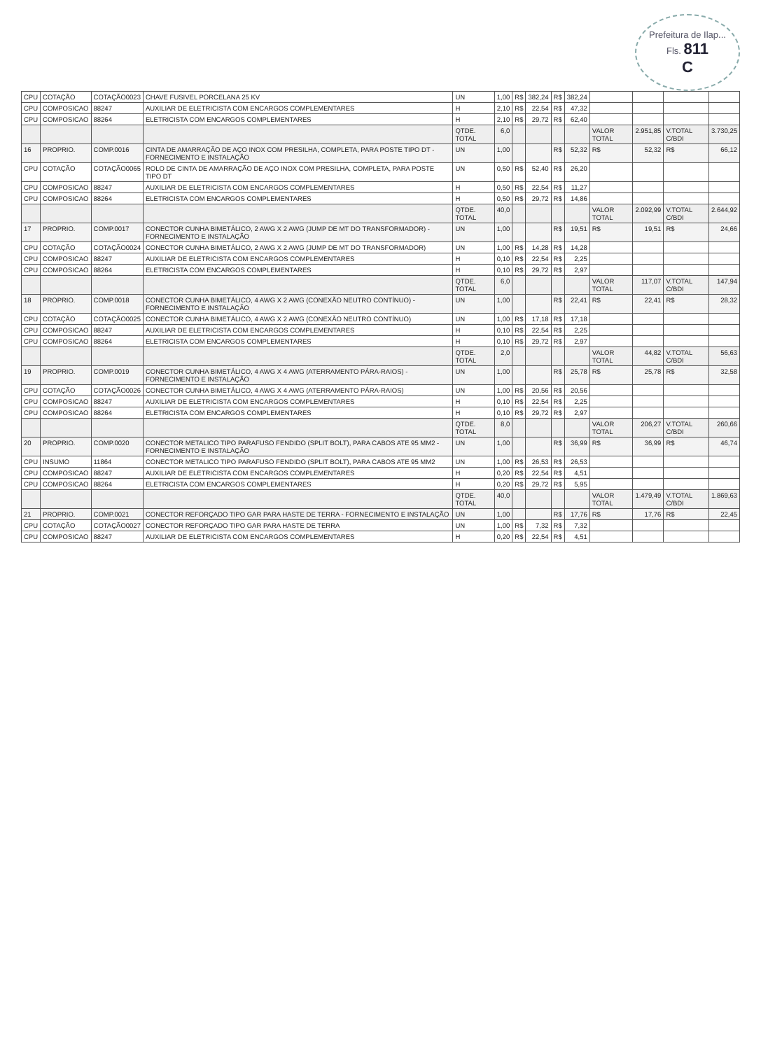Prefeitura de Ilap...
Fls. 811
C
| CPU | COTAÇÃO | COTAÇÃO0023 | CHAVE FUSIVEL PORCELANA 25 KV | UN | 1,00 | R$ | 382,24 | R$ | 382,24 | | | | |
| CPU | COMPOSICAO | 88247 | AUXILIAR DE ELETRICISTA COM ENCARGOS COMPLEMENTARES | H | 2,10 | R$ | 22,54 | R$ | 47,32 | | | | |
| CPU | COMPOSICAO | 88264 | ELETRICISTA COM ENCARGOS COMPLEMENTARES | H | 2,10 | R$ | 29,72 | R$ | 62,40 | | | | |
| | | | | QTDE. TOTAL | 6,0 | | | | | VALOR TOTAL | 2.951,85 | V.TOTAL C/BDI | 3.730,25 |
| 16 | PROPRIO. | COMP.0016 | CINTA DE AMARRAÇÃO DE AÇO INOX COM PRESILHA, COMPLETA, PARA POSTE TIPO DT - FORNECIMENTO E INSTALAÇÃO | UN | 1,00 | | | R$ | 52,32 | R$ | 52,32 | R$ | 66,12 |
| CPU | COTAÇÃO | COTAÇÃO0065 | ROLO DE CINTA DE AMARRAÇÃO DE AÇO INOX COM PRESILHA, COMPLETA, PARA POSTE TIPO DT | UN | 0,50 | R$ | 52,40 | R$ | 26,20 | | | | |
| CPU | COMPOSICAO | 88247 | AUXILIAR DE ELETRICISTA COM ENCARGOS COMPLEMENTARES | H | 0,50 | R$ | 22,54 | R$ | 11,27 | | | | |
| CPU | COMPOSICAO | 88264 | ELETRICISTA COM ENCARGOS COMPLEMENTARES | H | 0,50 | R$ | 29,72 | R$ | 14,86 | | | | |
| | | | | QTDE. TOTAL | 40,0 | | | | | VALOR TOTAL | 2.092,99 | V.TOTAL C/BDI | 2.644,92 |
| 17 | PROPRIO. | COMP.0017 | CONECTOR CUNHA BIMETÁLICO, 2 AWG X 2 AWG (JUMP DE MT DO TRANSFORMADOR) - FORNECIMENTO E INSTALAÇÃO | UN | 1,00 | | | R$ | 19,51 | R$ | 19,51 | R$ | 24,66 |
| CPU | COTAÇÃO | COTAÇÃO0024 | CONECTOR CUNHA BIMETÁLICO, 2 AWG X 2 AWG (JUMP DE MT DO TRANSFORMADOR) | UN | 1,00 | R$ | 14,28 | R$ | 14,28 | | | | |
| CPU | COMPOSICAO | 88247 | AUXILIAR DE ELETRICISTA COM ENCARGOS COMPLEMENTARES | H | 0,10 | R$ | 22,54 | R$ | 2,25 | | | | |
| CPU | COMPOSICAO | 88264 | ELETRICISTA COM ENCARGOS COMPLEMENTARES | H | 0,10 | R$ | 29,72 | R$ | 2,97 | | | | |
| | | | | QTDE. TOTAL | 6,0 | | | | | VALOR TOTAL | 117,07 | V.TOTAL C/BDI | 147,94 |
| 18 | PROPRIO. | COMP.0018 | CONECTOR CUNHA BIMETÁLICO, 4 AWG X 2 AWG (CONEXÃO NEUTRO CONTÍNUO) - FORNECIMENTO E INSTALAÇÃO | UN | 1,00 | | | R$ | 22,41 | R$ | 22,41 | R$ | 28,32 |
| CPU | COTAÇÃO | COTAÇÃO0025 | CONECTOR CUNHA BIMETÁLICO, 4 AWG X 2 AWG (CONEXÃO NEUTRO CONTÍNUO) | UN | 1,00 | R$ | 17,18 | R$ | 17,18 | | | | |
| CPU | COMPOSICAO | 88247 | AUXILIAR DE ELETRICISTA COM ENCARGOS COMPLEMENTARES | H | 0,10 | R$ | 22,54 | R$ | 2,25 | | | | |
| CPU | COMPOSICAO | 88264 | ELETRICISTA COM ENCARGOS COMPLEMENTARES | H | 0,10 | R$ | 29,72 | R$ | 2,97 | | | | |
| | | | | QTDE. TOTAL | 2,0 | | | | | VALOR TOTAL | 44,82 | V.TOTAL C/BDI | 56,63 |
| 19 | PROPRIO. | COMP.0019 | CONECTOR CUNHA BIMETÁLICO, 4 AWG X 4 AWG (ATERRAMENTO PÁRA-RAIOS) - FORNECIMENTO E INSTALAÇÃO | UN | 1,00 | | | R$ | 25,78 | R$ | 25,78 | R$ | 32,58 |
| CPU | COTAÇÃO | COTAÇÃO0026 | CONECTOR CUNHA BIMETÁLICO, 4 AWG X 4 AWG (ATERRAMENTO PÁRA-RAIOS) | UN | 1,00 | R$ | 20,56 | R$ | 20,56 | | | | |
| CPU | COMPOSICAO | 88247 | AUXILIAR DE ELETRICISTA COM ENCARGOS COMPLEMENTARES | H | 0,10 | R$ | 22,54 | R$ | 2,25 | | | | |
| CPU | COMPOSICAO | 88264 | ELETRICISTA COM ENCARGOS COMPLEMENTARES | H | 0,10 | R$ | 29,72 | R$ | 2,97 | | | | |
| | | | | QTDE. TOTAL | 8,0 | | | | | VALOR TOTAL | 206,27 | V.TOTAL C/BDI | 260,66 |
| 20 | PROPRIO. | COMP.0020 | CONECTOR METALICO TIPO PARAFUSO FENDIDO (SPLIT BOLT), PARA CABOS ATE 95 MM2 - FORNECIMENTO E INSTALAÇÃO | UN | 1,00 | | | R$ | 36,99 | R$ | 36,99 | R$ | 46,74 |
| CPU | INSUMO | 11864 | CONECTOR METALICO TIPO PARAFUSO FENDIDO (SPLIT BOLT), PARA CABOS ATE 95 MM2 | UN | 1,00 | R$ | 26,53 | R$ | 26,53 | | | | |
| CPU | COMPOSICAO | 88247 | AUXILIAR DE ELETRICISTA COM ENCARGOS COMPLEMENTARES | H | 0,20 | R$ | 22,54 | R$ | 4,51 | | | | |
| CPU | COMPOSICAO | 88264 | ELETRICISTA COM ENCARGOS COMPLEMENTARES | H | 0,20 | R$ | 29,72 | R$ | 5,95 | | | | |
| | | | | QTDE. TOTAL | 40,0 | | | | | VALOR TOTAL | 1.479,49 | V.TOTAL C/BDI | 1.869,63 |
| 21 | PROPRIO. | COMP.0021 | CONECTOR REFORÇADO TIPO GAR PARA HASTE DE TERRA - FORNECIMENTO E INSTALAÇÃO | UN | 1,00 | | | R$ | 17,76 | R$ | 17,76 | R$ | 22,45 |
| CPU | COTAÇÃO | COTAÇÃO0027 | CONECTOR REFORÇADO TIPO GAR PARA HASTE DE TERRA | UN | 1,00 | R$ | 7,32 | R$ | 7,32 | | | | |
| CPU | COMPOSICAO | 88247 | AUXILIAR DE ELETRICISTA COM ENCARGOS COMPLEMENTARES | H | 0,20 | R$ | 22,54 | R$ | 4,51 | | | | |